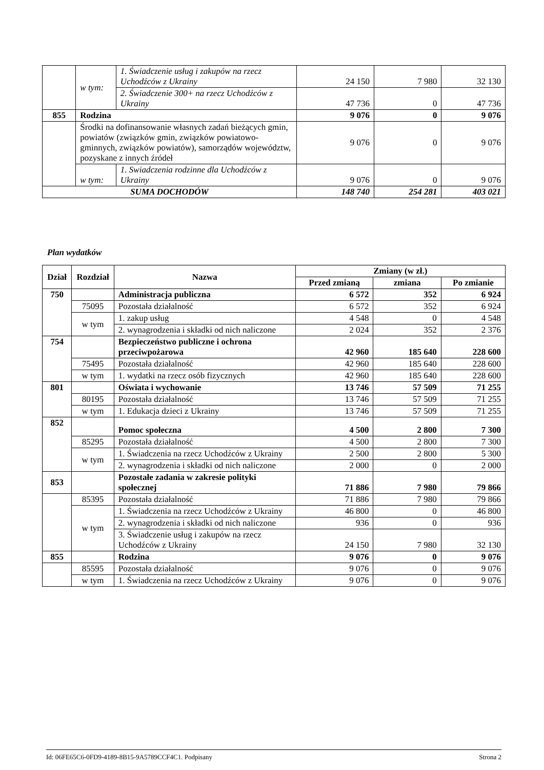| | w tym: | 1. Świadczenie usług i zakupów na rzecz Uchodźców z Ukrainy | 24 150 | 7 980 | 32 130 |
| | | 2. Świadczenie 300+ na rzecz Uchodźców z Ukrainy | 47 736 | 0 | 47 736 |
| 855 | Rodzina | | 9 076 | 0 | 9 076 |
| | Środki na dofinansowanie własnych zadań bieżących gmin, powiatów (związków gmin, związków powiatowo-gminnych, związków powiatów), samorządów województw, pozyskane z innych źródeł | | 9 076 | 0 | 9 076 |
| | w tym: | 1. Swiadczenia rodzinne dla Uchodźców z Ukrainy | 9 076 | 0 | 9 076 |
| SUMA DOCHODÓW | | | 148 740 | 254 281 | 403 021 |
Plan wydatków
| Dział | Rozdział | Nazwa | Zmiany (w zł.) | | |
| --- | --- | --- | --- | --- | --- |
| | | | Przed zmianą | zmiana | Po zmianie |
| 750 | | Administracja publiczna | 6 572 | 352 | 6 924 |
| | 75095 | Pozostała działalność | 6 572 | 352 | 6 924 |
| | w tym | 1. zakup usług | 4 548 | 0 | 4 548 |
| | | 2. wynagrodzenia i składki od nich naliczone | 2 024 | 352 | 2 376 |
| 754 | | Bezpieczeństwo publiczne i ochrona przeciwpożarowa | 42 960 | 185 640 | 228 600 |
| | 75495 | Pozostała działalność | 42 960 | 185 640 | 228 600 |
| | w tym | 1. wydatki na rzecz osób fizycznych | 42 960 | 185 640 | 228 600 |
| 801 | | Oświata i wychowanie | 13 746 | 57 509 | 71 255 |
| | 80195 | Pozostała działalność | 13 746 | 57 509 | 71 255 |
| | w tym | 1. Edukacja dzieci z Ukrainy | 13 746 | 57 509 | 71 255 |
| 852 | | Pomoc społeczna | 4 500 | 2 800 | 7 300 |
| | 85295 | Pozostała działalność | 4 500 | 2 800 | 7 300 |
| | w tym | 1. Świadczenia na rzecz Uchodźców z Ukrainy | 2 500 | 2 800 | 5 300 |
| | | 2. wynagrodzenia i składki od nich naliczone | 2 000 | 0 | 2 000 |
| 853 | | Pozostałe zadania w zakresie polityki społecznej | 71 886 | 7 980 | 79 866 |
| | 85395 | Pozostała działalność | 71 886 | 7 980 | 79 866 |
| | w tym | 1. Świadczenia na rzecz Uchodźców z Ukrainy | 46 800 | 0 | 46 800 |
| | | 2. wynagrodzenia i składki od nich naliczone | 936 | 0 | 936 |
| | | 3. Świadczenie usług i zakupów na rzecz Uchodźców z Ukrainy | 24 150 | 7 980 | 32 130 |
| 855 | | Rodzina | 9 076 | 0 | 9 076 |
| | 85595 | Pozostała działalność | 9 076 | 0 | 9 076 |
| | w tym | 1. Świadczenia na rzecz Uchodźców z Ukrainy | 9 076 | 0 | 9 076 |
Id: 06FE65C6-0FD9-4189-8B15-9A5789CCF4C1. Podpisany Strona 2